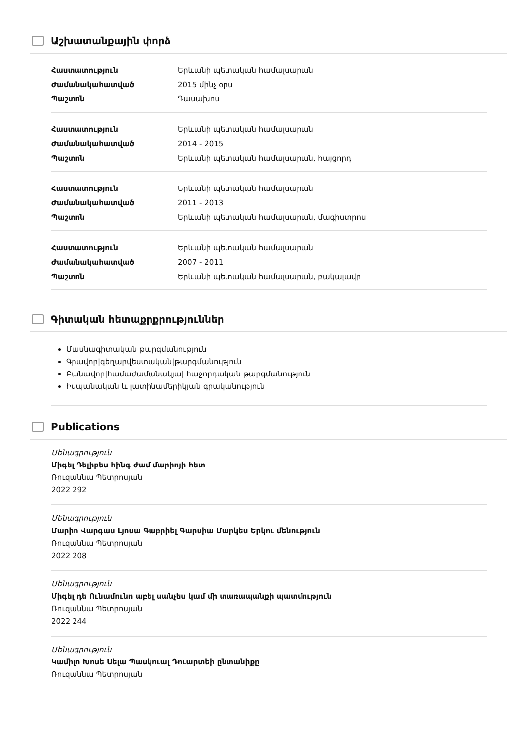Աշխատանքային փորձ
| Հաստատություն | Երևանի պետական համալսարան |
| Ժամանակահատված | 2015 մինչ օրս |
| Պաշտոն | Դասախոս |
| Հաստատություն | Երևանի պետական համալսարան |
| Ժամանակահատված | 2014 - 2015 |
| Պաշտոն | Երևանի պետական համալսարան, հայցորդ |
| Հաստատություն | Երևանի պետական համալսարան |
| Ժամանակահատված | 2011 - 2013 |
| Պաշտոն | Երևանի պետական համալսարան, մագիստրոս |
| Հաստատություն | Երևանի պետական համալսարան |
| Ժամանակահատված | 2007 - 2011 |
| Պաշտոն | Երևանի պետական համալսարան, բակալավր |
Գիտական հետաքրքրություններ
Մասնագիտական թարգմանություն
Գրավոր|գեղարվեստական|թարգմանություն
Բանավոր|համաժամանակյա| հաջորդական թարգմանություն
Իսպանական և լատինամերիկյան գրականություն
Publications
Մենագրություն
Միգել Դելիբես հինգ ժամ մարիոյի հետ
Ռուզաննա Պետրոսյան
2022 292
Մենագրություն
Մարիո Վարգաս Լյոսա Գաբրիել Գարսիա Մարկես Երկու մենություն
Ռուզաննա Պետրոսյան
2022 208
Մենագրություն
Միգել դե Ունամունո աբել սանչես կամ մի տառապանքի պատմություն
Ռուզաննա Պետրոսյան
2022 244
Մենագրություն
Կամիլո Խոսե Սելա Պասկուալ Դուարտեի ընտանիքը
Ռուզաննա Պետրոսյան